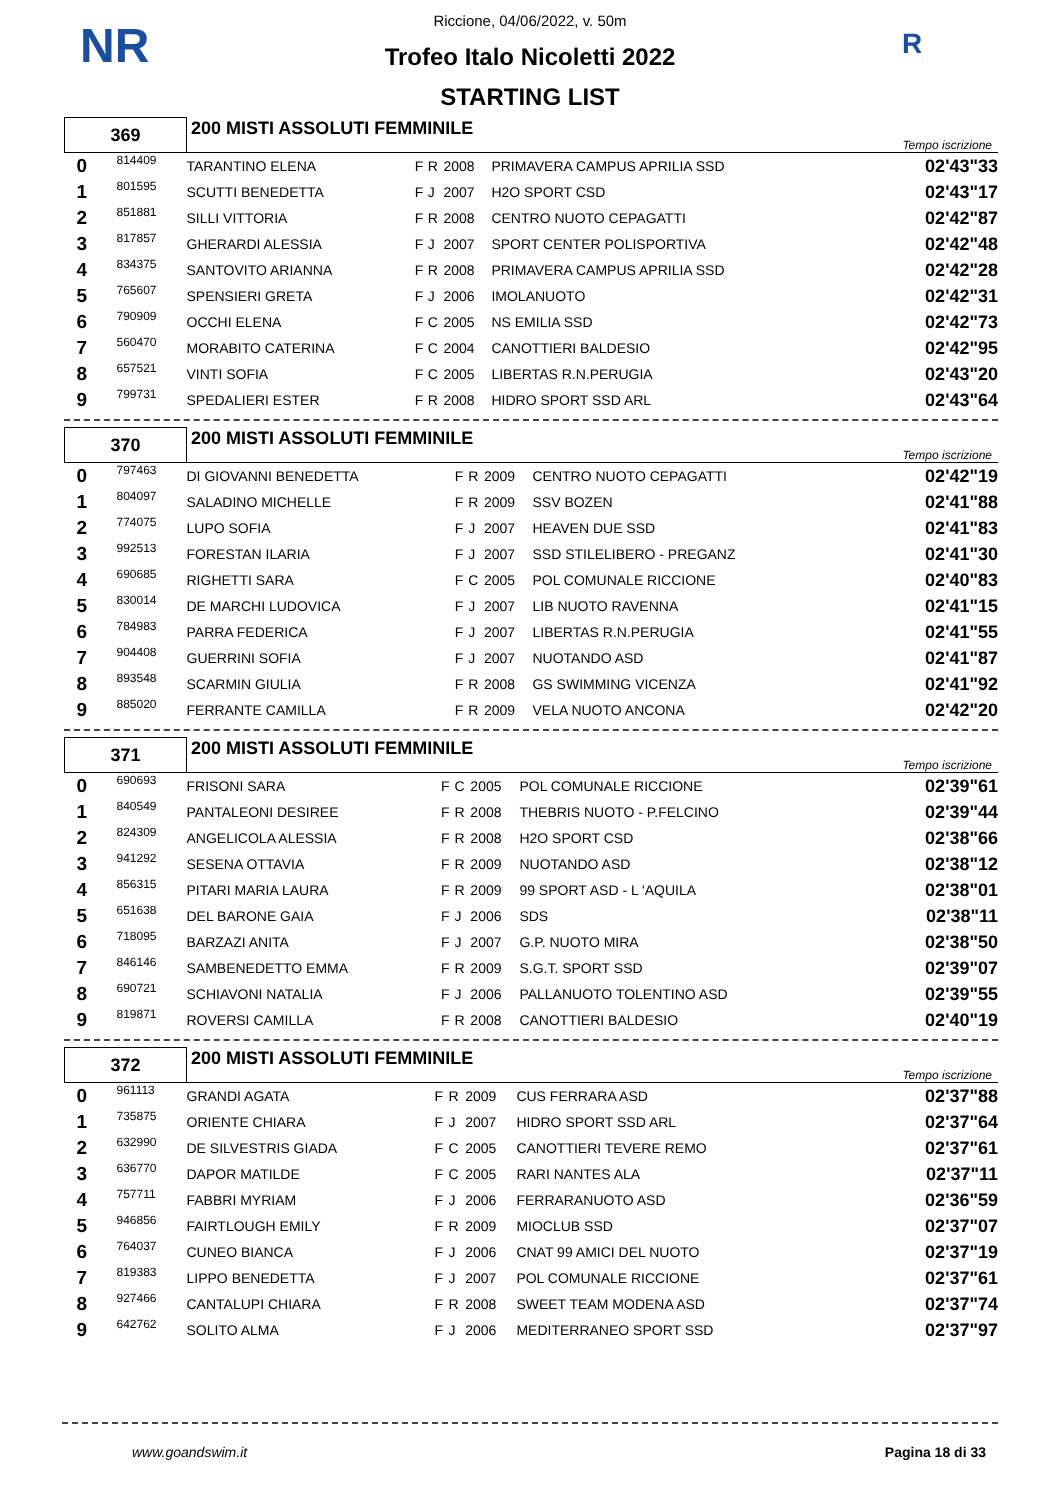NR R
Riccione, 04/06/2022, v. 50m
Trofeo Italo Nicoletti 2022
STARTING LIST
| 369 | | 200 MISTI ASSOLUTI FEMMINILE | | | | | Tempo iscrizione |
| 0 | 814409 | TARANTINO ELENA | F | R | 2008 | PRIMAVERA CAMPUS APRILIA SSD | 02'43"33 |
| 1 | 801595 | SCUTTI BENEDETTA | F | J | 2007 | H2O SPORT CSD | 02'43"17 |
| 2 | 851881 | SILLI VITTORIA | F | R | 2008 | CENTRO NUOTO CEPAGATTI | 02'42"87 |
| 3 | 817857 | GHERARDI ALESSIA | F | J | 2007 | SPORT CENTER POLISPORTIVA | 02'42"48 |
| 4 | 834375 | SANTOVITO ARIANNA | F | R | 2008 | PRIMAVERA CAMPUS APRILIA SSD | 02'42"28 |
| 5 | 765607 | SPENSIERI GRETA | F | J | 2006 | IMOLANUOTO | 02'42"31 |
| 6 | 790909 | OCCHI ELENA | F | C | 2005 | NS EMILIA SSD | 02'42"73 |
| 7 | 560470 | MORABITO CATERINA | F | C | 2004 | CANOTTIERI BALDESIO | 02'42"95 |
| 8 | 657521 | VINTI SOFIA | F | C | 2005 | LIBERTAS R.N.PERUGIA | 02'43"20 |
| 9 | 799731 | SPEDALIERI ESTER | F | R | 2008 | HIDRO SPORT SSD ARL | 02'43"64 |
| 370 | | 200 MISTI ASSOLUTI FEMMINILE | | | | | Tempo iscrizione |
| 0 | 797463 | DI GIOVANNI BENEDETTA | F | R | 2009 | CENTRO NUOTO CEPAGATTI | 02'42"19 |
| 1 | 804097 | SALADINO MICHELLE | F | R | 2009 | SSV BOZEN | 02'41"88 |
| 2 | 774075 | LUPO SOFIA | F | J | 2007 | HEAVEN DUE SSD | 02'41"83 |
| 3 | 992513 | FORESTAN ILARIA | F | J | 2007 | SSD STILELIBERO - PREGANZ | 02'41"30 |
| 4 | 690685 | RIGHETTI SARA | F | C | 2005 | POL COMUNALE RICCIONE | 02'40"83 |
| 5 | 830014 | DE MARCHI LUDOVICA | F | J | 2007 | LIB NUOTO RAVENNA | 02'41"15 |
| 6 | 784983 | PARRA FEDERICA | F | J | 2007 | LIBERTAS R.N.PERUGIA | 02'41"55 |
| 7 | 904408 | GUERRINI SOFIA | F | J | 2007 | NUOTANDO ASD | 02'41"87 |
| 8 | 893548 | SCARMIN GIULIA | F | R | 2008 | GS SWIMMING VICENZA | 02'41"92 |
| 9 | 885020 | FERRANTE CAMILLA | F | R | 2009 | VELA NUOTO ANCONA | 02'42"20 |
| 371 | | 200 MISTI ASSOLUTI FEMMINILE | | | | | Tempo iscrizione |
| 0 | 690693 | FRISONI SARA | F | C | 2005 | POL COMUNALE RICCIONE | 02'39"61 |
| 1 | 840549 | PANTALEONI DESIREE | F | R | 2008 | THEBRIS NUOTO - P.FELCINO | 02'39"44 |
| 2 | 824309 | ANGELICOLA ALESSIA | F | R | 2008 | H2O SPORT CSD | 02'38"66 |
| 3 | 941292 | SESENA OTTAVIA | F | R | 2009 | NUOTANDO ASD | 02'38"12 |
| 4 | 856315 | PITARI MARIA LAURA | F | R | 2009 | 99 SPORT ASD - L 'AQUILA | 02'38"01 |
| 5 | 651638 | DEL BARONE GAIA | F | J | 2006 | SDS | 02'38"11 |
| 6 | 718095 | BARZAZI ANITA | F | J | 2007 | G.P. NUOTO MIRA | 02'38"50 |
| 7 | 846146 | SAMBENEDETTO EMMA | F | R | 2009 | S.G.T. SPORT SSD | 02'39"07 |
| 8 | 690721 | SCHIAVONI NATALIA | F | J | 2006 | PALLANUOTO TOLENTINO ASD | 02'39"55 |
| 9 | 819871 | ROVERSI CAMILLA | F | R | 2008 | CANOTTIERI BALDESIO | 02'40"19 |
| 372 | | 200 MISTI ASSOLUTI FEMMINILE | | | | | Tempo iscrizione |
| 0 | 961113 | GRANDI AGATA | F | R | 2009 | CUS FERRARA ASD | 02'37"88 |
| 1 | 735875 | ORIENTE CHIARA | F | J | 2007 | HIDRO SPORT SSD ARL | 02'37"64 |
| 2 | 632990 | DE SILVESTRIS GIADA | F | C | 2005 | CANOTTIERI TEVERE REMO | 02'37"61 |
| 3 | 636770 | DAPOR MATILDE | F | C | 2005 | RARI NANTES ALA | 02'37"11 |
| 4 | 757711 | FABBRI MYRIAM | F | J | 2006 | FERRARANUOTO ASD | 02'36"59 |
| 5 | 946856 | FAIRTLOUGH EMILY | F | R | 2009 | MIOCLUB SSD | 02'37"07 |
| 6 | 764037 | CUNEO BIANCA | F | J | 2006 | CNAT 99 AMICI DEL NUOTO | 02'37"19 |
| 7 | 819383 | LIPPO BENEDETTA | F | J | 2007 | POL COMUNALE RICCIONE | 02'37"61 |
| 8 | 927466 | CANTALUPI CHIARA | F | R | 2008 | SWEET TEAM MODENA ASD | 02'37"74 |
| 9 | 642762 | SOLITO ALMA | F | J | 2006 | MEDITERRANEO SPORT SSD | 02'37"97 |
www.goandswim.it Pagina 18 di 33